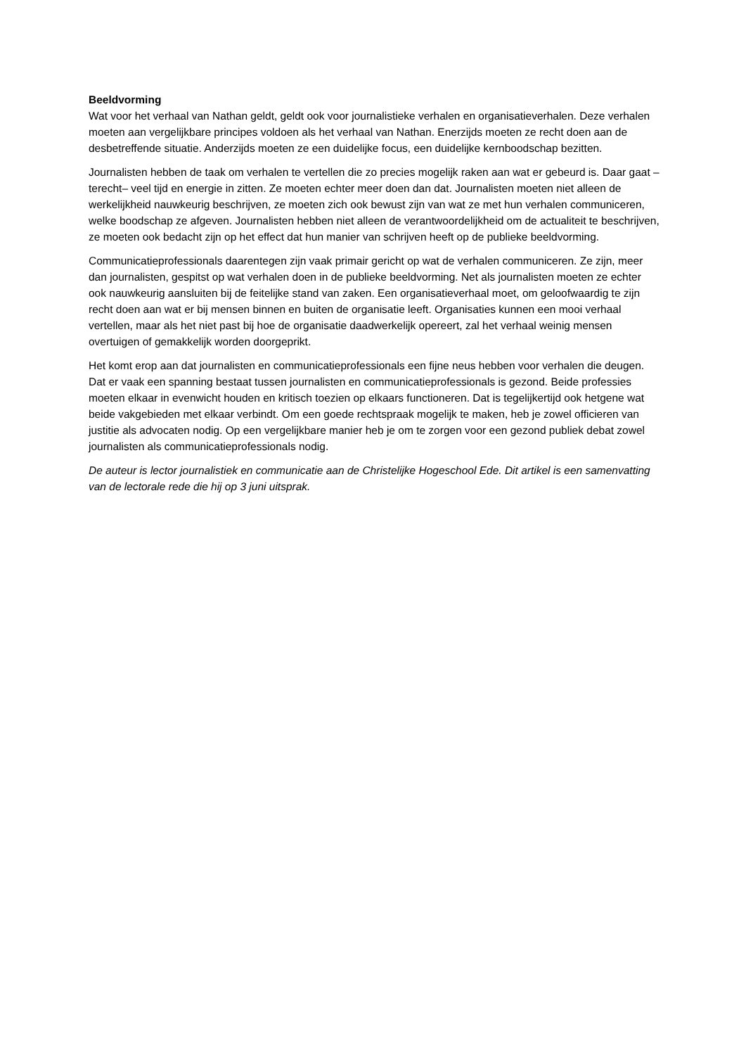Beeldvorming
Wat voor het verhaal van Nathan geldt, geldt ook voor journalistieke verhalen en organisatieverhalen. Deze verhalen moeten aan vergelijkbare principes voldoen als het verhaal van Nathan. Enerzijds moeten ze recht doen aan de desbetreffende situatie. Anderzijds moeten ze een duidelijke focus, een duidelijke kernboodschap bezitten.
Journalisten hebben de taak om verhalen te vertellen die zo precies mogelijk raken aan wat er gebeurd is. Daar gaat –terecht– veel tijd en energie in zitten. Ze moeten echter meer doen dan dat. Journalisten moeten niet alleen de werkelijkheid nauwkeurig beschrijven, ze moeten zich ook bewust zijn van wat ze met hun verhalen communiceren, welke boodschap ze afgeven. Journalisten hebben niet alleen de verantwoordelijkheid om de actualiteit te beschrijven, ze moeten ook bedacht zijn op het effect dat hun manier van schrijven heeft op de publieke beeldvorming.
Communicatieprofessionals daarentegen zijn vaak primair gericht op wat de verhalen communiceren. Ze zijn, meer dan journalisten, gespitst op wat verhalen doen in de publieke beeldvorming. Net als journalisten moeten ze echter ook nauwkeurig aansluiten bij de feitelijke stand van zaken. Een organisatieverhaal moet, om geloofwaardig te zijn recht doen aan wat er bij mensen binnen en buiten de organisatie leeft. Organisaties kunnen een mooi verhaal vertellen, maar als het niet past bij hoe de organisatie daadwerkelijk opereert, zal het verhaal weinig mensen overtuigen of gemakkelijk worden doorgeprikt.
Het komt erop aan dat journalisten en communicatieprofessionals een fijne neus hebben voor verhalen die deugen. Dat er vaak een spanning bestaat tussen journalisten en communicatieprofessionals is gezond. Beide professies moeten elkaar in evenwicht houden en kritisch toezien op elkaars functioneren. Dat is tegelijkertijd ook hetgene wat beide vakgebieden met elkaar verbindt. Om een goede rechtspraak mogelijk te maken, heb je zowel officieren van justitie als advocaten nodig. Op een vergelijkbare manier heb je om te zorgen voor een gezond publiek debat zowel journalisten als communicatieprofessionals nodig.
De auteur is lector journalistiek en communicatie aan de Christelijke Hogeschool Ede. Dit artikel is een samenvatting van de lectorale rede die hij op 3 juni uitsprak.